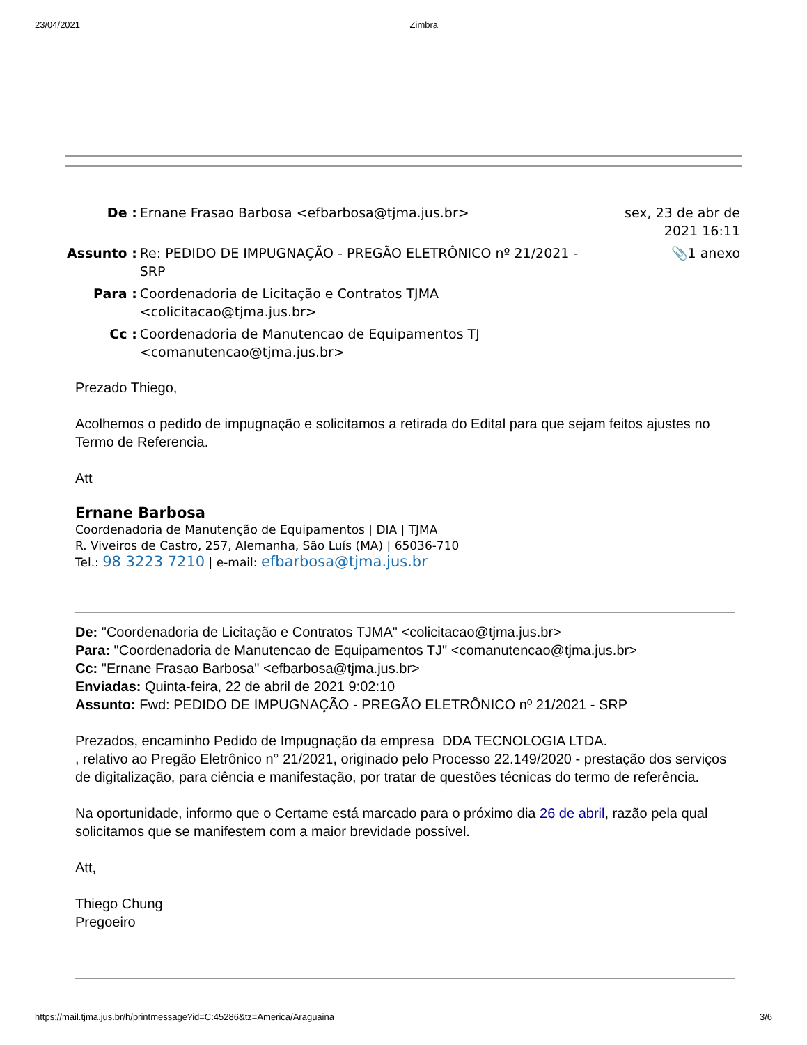23/04/2021 Zimbra
| De : | Ernane Frasao Barbosa <efbarbosa@tjma.jus.br> | sex, 23 de abr de 2021 16:11 |
| Assunto : | Re: PEDIDO DE IMPUGNAÇÃO - PREGÃO ELETRÔNICO nº 21/2021 - SRP | 📎1 anexo |
| Para : | Coordenadoria de Licitação e Contratos TJMA <colicitacao@tjma.jus.br> | |
| Cc : | Coordenadoria de Manutencao de Equipamentos TJ <comanutencao@tjma.jus.br> | |
Prezado Thiego,
Acolhemos o pedido de impugnação e solicitamos a retirada do Edital para que sejam feitos ajustes no Termo de Referencia.
Att
Ernane Barbosa
Coordenadoria de Manutenção de Equipamentos | DIA | TJMA
R. Viveiros de Castro, 257, Alemanha, São Luís (MA) | 65036-710
Tel.: 98 3223 7210 | e-mail: efbarbosa@tjma.jus.br
De: "Coordenadoria de Licitação e Contratos TJMA" <colicitacao@tjma.jus.br>
Para: "Coordenadoria de Manutencao de Equipamentos TJ" <comanutencao@tjma.jus.br>
Cc: "Ernane Frasao Barbosa" <efbarbosa@tjma.jus.br>
Enviadas: Quinta-feira, 22 de abril de 2021 9:02:10
Assunto: Fwd: PEDIDO DE IMPUGNAÇÃO - PREGÃO ELETRÔNICO nº 21/2021 - SRP
Prezados, encaminho Pedido de Impugnação da empresa DDA TECNOLOGIA LTDA.
, relativo ao Pregão Eletrônico n° 21/2021, originado pelo Processo 22.149/2020 - prestação dos serviços de digitalização, para ciência e manifestação, por tratar de questões técnicas do termo de referência.
Na oportunidade, informo que o Certame está marcado para o próximo dia 26 de abril, razão pela qual solicitamos que se manifestem com a maior brevidade possível.
Att,
Thiego Chung
Pregoeiro
https://mail.tjma.jus.br/h/printmessage?id=C:45286&tz=America/Araguaina 3/6